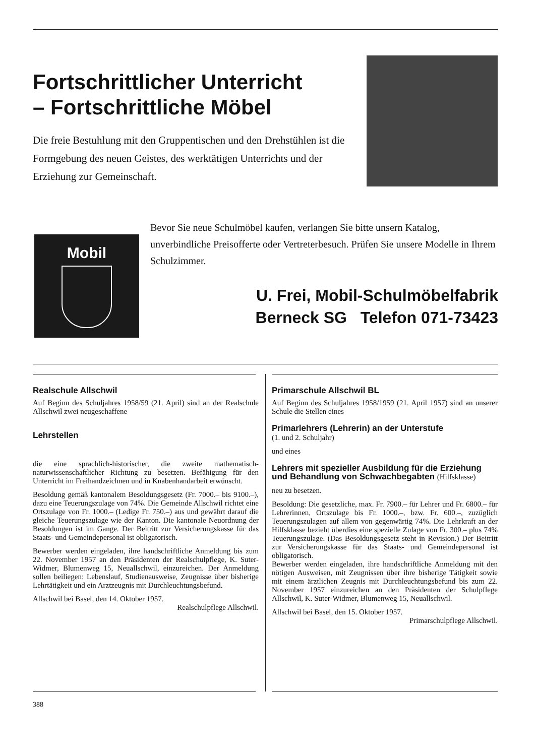Fortschrittlicher Unterricht
– Fortschrittliche Möbel
Die freie Bestuhlung mit den Gruppentischen und den Drehstühlen ist die Formgebung des neuen Geistes, des werktätigen Unterrichts und der Erziehung zur Gemeinschaft.
Mobil
Bevor Sie neue Schulmöbel kaufen, verlangen Sie bitte unsern Katalog, unverbindliche Preisofferte oder Vertreterbesuch. Prüfen Sie unsere Modelle in Ihrem Schulzimmer.
U. Frei, Mobil-Schulmöbelfabrik
Berneck SG Telefon 071-73423
Realschule Allschwil
Auf Beginn des Schuljahres 1958/59 (21. April) sind an der Realschule Allschwil zwei neugeschaffene
Lehrstellen
die eine sprachlich-historischer, die zweite mathematisch-naturwissenschaftlicher Richtung zu besetzen. Befähigung für den Unterricht im Freihandzeichnen und in Knabenhandarbeit erwünscht.
Besoldung gemäß kantonalem Besoldungsgesetz (Fr. 7000.– bis 9100.–), dazu eine Teuerungszulage von 74%. Die Gemeinde Allschwil richtet eine Ortszulage von Fr. 1000.– (Ledige Fr. 750.–) aus und gewährt darauf die gleiche Teuerungszulage wie der Kanton. Die kantonale Neuordnung der Besoldungen ist im Gange. Der Beitritt zur Versicherungskasse für das Staats- und Gemeindepersonal ist obligatorisch.
Bewerber werden eingeladen, ihre handschriftliche Anmeldung bis zum 22. November 1957 an den Präsidenten der Realschulpflege, K. Suter-Widmer, Blumenweg 15, Neuallschwil, einzureichen. Der Anmeldung sollen beiliegen: Lebenslauf, Studienausweise, Zeugnisse über bisherige Lehrtätigkeit und ein Arztzeugnis mit Durchleuchtungsbefund.
Allschwil bei Basel, den 14. Oktober 1957.
Realschulpflege Allschwil.
Primarschule Allschwil BL
Auf Beginn des Schuljahres 1958/1959 (21. April 1957) sind an unserer Schule die Stellen eines
Primarlehrers (Lehrerin) an der Unterstufe
(1. und 2. Schuljahr)
und eines
Lehrers mit spezieller Ausbildung für die Erziehung und Behandlung von Schwachbegabten (Hilfsklasse)
neu zu besetzen.
Besoldung: Die gesetzliche, max. Fr. 7900.– für Lehrer und Fr. 6800.– für Lehrerinnen, Ortszulage bis Fr. 1000.–, bzw. Fr. 600.–, zuzüglich Teuerungszulagen auf allem von gegenwärtig 74%. Die Lehrkraft an der Hilfsklasse bezieht überdies eine spezielle Zulage von Fr. 300.– plus 74% Teuerungszulage. (Das Besoldungsgesetz steht in Revision.) Der Beitritt zur Versicherungskasse für das Staats- und Gemeindepersonal ist obligatorisch.
Bewerber werden eingeladen, ihre handschriftliche Anmeldung mit den nötigen Ausweisen, mit Zeugnissen über ihre bisherige Tätigkeit sowie mit einem ärztlichen Zeugnis mit Durchleuchtungsbefund bis zum 22. November 1957 einzureichen an den Präsidenten der Schulpflege Allschwil, K. Suter-Widmer, Blumenweg 15, Neuallschwil.
Allschwil bei Basel, den 15. Oktober 1957.
Primarschulpflege Allschwil.
388